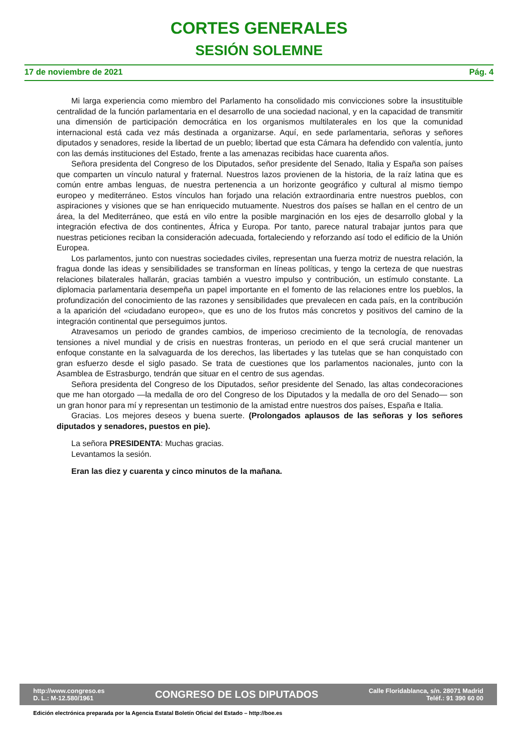CORTES GENERALES
SESIÓN SOLEMNE
17 de noviembre de 2021 Pág. 4
Mi larga experiencia como miembro del Parlamento ha consolidado mis convicciones sobre la insustituible centralidad de la función parlamentaria en el desarrollo de una sociedad nacional, y en la capacidad de transmitir una dimensión de participación democrática en los organismos multilaterales en los que la comunidad internacional está cada vez más destinada a organizarse. Aquí, en sede parlamentaria, señoras y señores diputados y senadores, reside la libertad de un pueblo; libertad que esta Cámara ha defendido con valentía, junto con las demás instituciones del Estado, frente a las amenazas recibidas hace cuarenta años.
Señora presidenta del Congreso de los Diputados, señor presidente del Senado, Italia y España son países que comparten un vínculo natural y fraternal. Nuestros lazos provienen de la historia, de la raíz latina que es común entre ambas lenguas, de nuestra pertenencia a un horizonte geográfico y cultural al mismo tiempo europeo y mediterráneo. Estos vínculos han forjado una relación extraordinaria entre nuestros pueblos, con aspiraciones y visiones que se han enriquecido mutuamente. Nuestros dos países se hallan en el centro de un área, la del Mediterráneo, que está en vilo entre la posible marginación en los ejes de desarrollo global y la integración efectiva de dos continentes, África y Europa. Por tanto, parece natural trabajar juntos para que nuestras peticiones reciban la consideración adecuada, fortaleciendo y reforzando así todo el edificio de la Unión Europea.
Los parlamentos, junto con nuestras sociedades civiles, representan una fuerza motriz de nuestra relación, la fragua donde las ideas y sensibilidades se transforman en líneas políticas, y tengo la certeza de que nuestras relaciones bilaterales hallarán, gracias también a vuestro impulso y contribución, un estímulo constante. La diplomacia parlamentaria desempeña un papel importante en el fomento de las relaciones entre los pueblos, la profundización del conocimiento de las razones y sensibilidades que prevalecen en cada país, en la contribución a la aparición del «ciudadano europeo», que es uno de los frutos más concretos y positivos del camino de la integración continental que perseguimos juntos.
Atravesamos un periodo de grandes cambios, de imperioso crecimiento de la tecnología, de renovadas tensiones a nivel mundial y de crisis en nuestras fronteras, un periodo en el que será crucial mantener un enfoque constante en la salvaguarda de los derechos, las libertades y las tutelas que se han conquistado con gran esfuerzo desde el siglo pasado. Se trata de cuestiones que los parlamentos nacionales, junto con la Asamblea de Estrasburgo, tendrán que situar en el centro de sus agendas.
Señora presidenta del Congreso de los Diputados, señor presidente del Senado, las altas condecoraciones que me han otorgado —la medalla de oro del Congreso de los Diputados y la medalla de oro del Senado— son un gran honor para mí y representan un testimonio de la amistad entre nuestros dos países, España e Italia.
Gracias. Los mejores deseos y buena suerte. (Prolongados aplausos de las señoras y los señores diputados y senadores, puestos en pie).
La señora PRESIDENTA: Muchas gracias.
Levantamos la sesión.
Eran las diez y cuarenta y cinco minutos de la mañana.
http://www.congreso.es
D. L.: M-12.580/1961
CONGRESO DE LOS DIPUTADOS
Calle Floridablanca, s/n. 28071 Madrid
Teléf.: 91 390 60 00
Edición electrónica preparada por la Agencia Estatal Boletín Oficial del Estado – http://boe.es